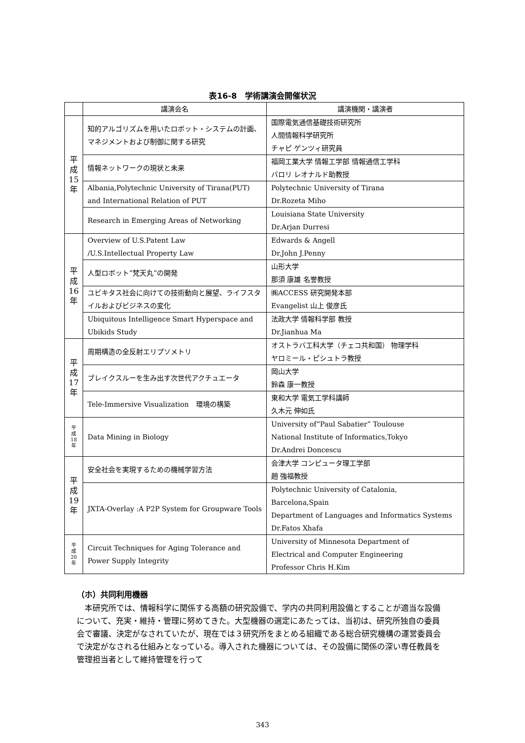表16-8　学術講演会開催状況
| | 講演会名 | 講演機関・講演者 |
| --- | --- | --- |
| 平 成 15 年 | 知的アルゴリズムを用いたロボット・システムの計画、マネジメントおよび制御に関する研究 | 国際電気通信基礎技術研究所 人間情報科学研究所 チャピ ゲンツィ研究員 |
| | 情報ネットワークの現状と未来 | 福岡工業大学 情報工学部 情報通信工学科 バロリ レオナルド助教授 |
| | Albania,Polytechnic University of Tirana(PUT) and International Relation of PUT | Polytechnic University of Tirana Dr.Rozeta Miho |
| | Research in Emerging Areas of Networking | Louisiana State University Dr.Arjan Durresi |
| 平 成 16 年 | Overview of U.S.Patent Law /U.S.Intellectual Property Law | Edwards & Angell Dr.John J.Penny |
| | 人型ロボット“梵天丸”の開発 | 山形大学 那須 康雄 名誉教授 |
| | ユビキタス社会に向けての技術動向と展望、ライフスタイルおよびビジネスの変化 | ㈱ACCESS 研究開発本部 Evangelist 山上 俊彦氏 |
| | Ubiquitous Intelligence Smart Hyperspace and Ubikids Study | 法政大学 情報科学部 教授 Dr.Jianhua Ma |
| 平 成 17 年 | 周期構造の全反射エリプソメトリ | オストラバ工科大学（チェコ共和国） 物理学科 ヤロミール・ピシュトラ教授 |
| | ブレイクスルーを生み出す次世代アクチュエータ | 岡山大学 鈴森 康一教授 |
| | Tele-Immersive Visualization 環境の構築 | 東和大学 電気工学科講師 久木元 伸如氏 |
| 平 成 18 年 | Data Mining in Biology | University of“Paul Sabatier” Toulouse National Institute of Informatics,Tokyo Dr.Andrei Doncescu |
| 平 成 19 年 | 安全社会を実現するための機械学習方法 | 会津大学 コンピュータ理工学部 趙 強福教授 |
| | JXTA-Overlay :A P2P System for Groupware Tools | Polytechnic University of Catalonia, Barcelona,Spain Department of Languages and Informatics Systems Dr.Fatos Xhafa |
| 平 成 20 年 | Circuit Techniques for Aging Tolerance and Power Supply Integrity | University of Minnesota Department of Electrical and Computer Engineering Professor Chris H.Kim |
（ホ）共同利用機器
本研究所では、情報科学に関係する高額の研究設備で、学内の共同利用設備とすることが適当な設備について、充実・維持・管理に努めてきた。大型機器の選定にあたっては、当初は、研究所独自の委員会で審議、決定がなされていたが、現在では３研究所をまとめる組織である総合研究機構の運営委員会で決定がなされる仕組みとなっている。導入された機器については、その設備に関係の深い専任教員を管理担当者として維持管理を行って
343